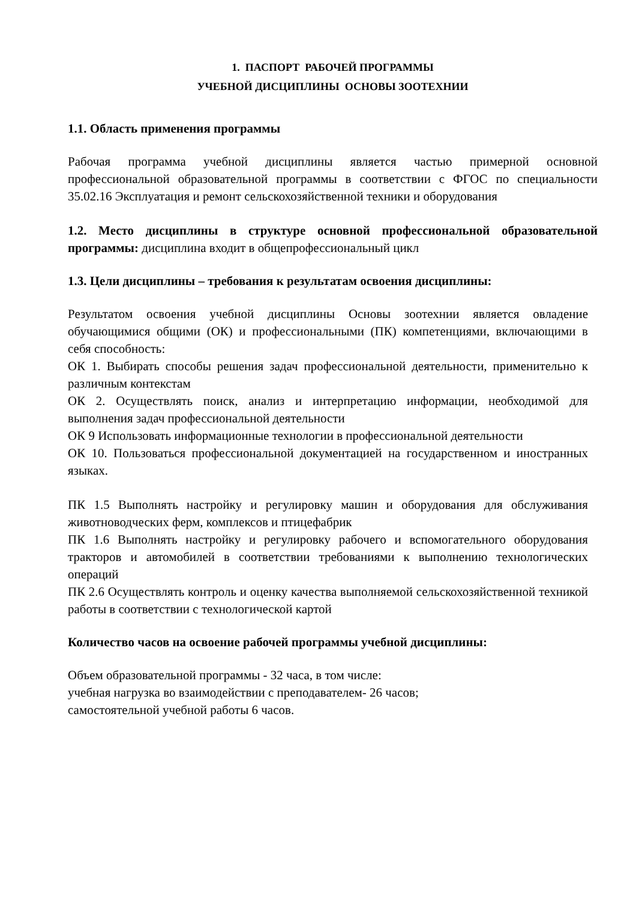1. ПАСПОРТ РАБОЧЕЙ ПРОГРАММЫ
УЧЕБНОЙ ДИСЦИПЛИНЫ ОСНОВЫ ЗООТЕХНИИ
1.1. Область применения программы
Рабочая программа учебной дисциплины является частью примерной основной профессиональной образовательной программы в соответствии с ФГОС по специальности 35.02.16 Эксплуатация и ремонт сельскохозяйственной техники и оборудования
1.2. Место дисциплины в структуре основной профессиональной образовательной программы: дисциплина входит в общепрофессиональный цикл
1.3. Цели дисциплины – требования к результатам освоения дисциплины:
Результатом освоения учебной дисциплины Основы зоотехнии является овладение обучающимися общими (ОК) и профессиональными (ПК) компетенциями, включающими в себя способность:
ОК 1. Выбирать способы решения задач профессиональной деятельности, применительно к различным контекстам
ОК 2. Осуществлять поиск, анализ и интерпретацию информации, необходимой для выполнения задач профессиональной деятельности
ОК 9 Использовать информационные технологии в профессиональной деятельности
ОК 10. Пользоваться профессиональной документацией на государственном и иностранных языках.
ПК 1.5 Выполнять настройку и регулировку машин и оборудования для обслуживания животноводческих ферм, комплексов и птицефабрик
ПК 1.6 Выполнять настройку и регулировку рабочего и вспомогательного оборудования тракторов и автомобилей в соответствии требованиями к выполнению технологических операций
ПК 2.6 Осуществлять контроль и оценку качества выполняемой сельскохозяйственной техникой работы в соответствии с технологической картой
Количество часов на освоение рабочей программы учебной дисциплины:
Объем образовательной программы - 32 часа, в том числе:
учебная нагрузка во взаимодействии с преподавателем- 26 часов;
самостоятельной учебной работы 6 часов.